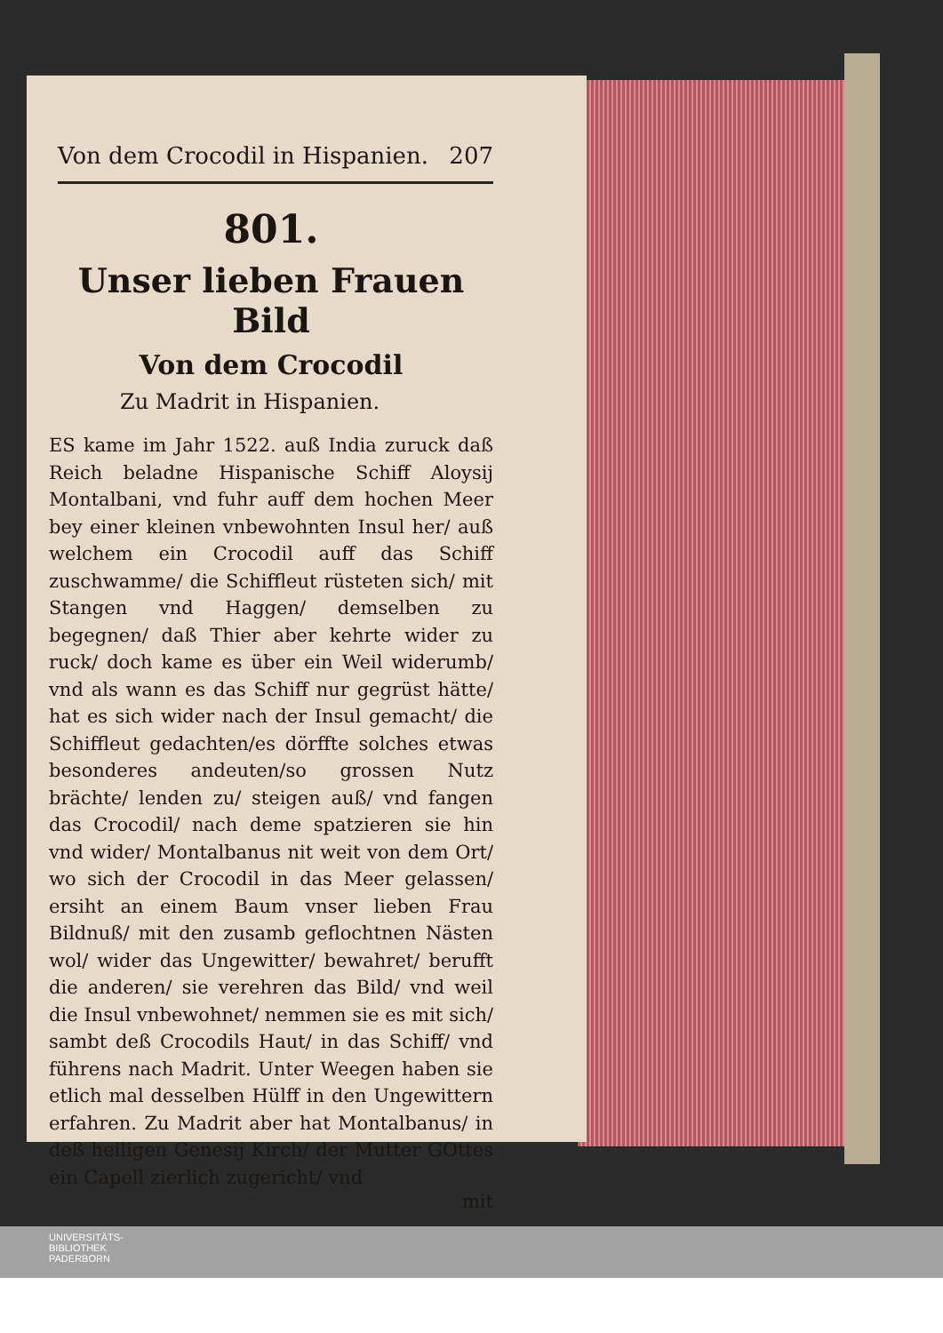Von dem Crocodil in Hispanien. 207
801.
Unser lieben Frauen Bild
Von dem Crocodil
Zu Madrit in Hispanien.
ES kame im Jahr 1522. auß India zuruck daß Reich beladne Hispanische Schiff Aloysij Montalbani, vnd fuhr auff dem hochen Meer bey einer kleinen vnbewohnten Insul her/ auß welchem ein Crocodil auff das Schiff zuschwamme/ die Schiffleut rüsteten sich/ mit Stangen vnd Haggen/ demselben zu begegnen/ daß Thier aber kehrte wider zu ruck/ doch kame es über ein Weil widerumb/ vnd als wann es das Schiff nur gegrüst hätte/ hat es sich wider nach der Insul gemacht/ die Schiffleut gedachten/es dörffte solches etwas besonderes andeuten/so grossen Nutz brächte/ lenden zu/ steigen auß/ vnd fangen das Crocodil/ nach deme spatzieren sie hin vnd wider/ Montalbanus nit weit von dem Ort/ wo sich der Crocodil in das Meer gelassen/ ersiht an einem Baum vnser lieben Frau Bildnuß/ mit den zusamb geflochtnen Nästen wol/ wider das Ungewitter/ bewahret/ berufft die anderen/ sie verehren das Bild/ vnd weil die Insul vnbewohnet/ nemmen sie es mit sich/ sambt deß Crocodils Haut/ in das Schiff/ vnd führens nach Madrit. Unter Weegen haben sie etlich mal desselben Hülff in den Ungewittern erfahren. Zu Madrit aber hat Montalbanus/ in deß heiligen Genesij Kirch/ der Mutter GOttes ein Capell zierlich zugericht/ vnd
mit
UNIVERSITÄTS-
BIBLIOTHEK
PADERBORN